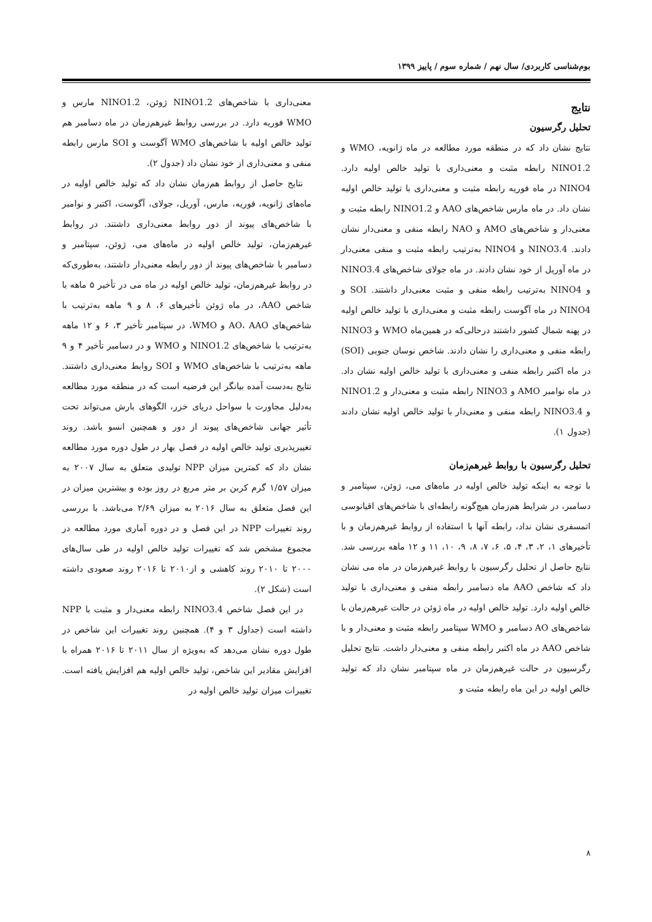بوم‌شناسی کاربردی/ سال نهم / شماره سوم / پاییز ۱۳۹۹
نتایج
تحلیل رگرسیون
نتایج نشان داد که در منطقه مورد مطالعه در ماه ژانویه، WMO و NINO1.2 رابطه مثبت و معنی‌داری با تولید خالص اولیه دارد. NINO4 در ماه فوریه رابطه مثبت و معنی‌داری با تولید خالص اولیه نشان داد. در ماه مارس شاخص‌های AAO و NINO1.2 رابطه مثبت و معنی‌دار و شاخص‌های AMO و NAO رابطه منفی و معنی‌دار نشان دادند. NINO3.4 و NINO4 به‌ترتیب رابطه مثبت و منفی معنی‌دار در ماه آوریل از خود نشان دادند. در ماه جولای شاخص‌های NINO3.4 و NINO4 به‌ترتیب رابطه منفی و مثبت معنی‌دار داشتند. SOI و NINO4 در ماه آگوست رابطه مثبت و معنی‌داری با تولید خالص اولیه در پهنه شمال کشور داشتند درحالی‌که در همین‌ماه WMO و NINO3 رابطه منفی و معنی‌داری را نشان دادند. شاخص نوسان جنوبی (SOI) در ماه اکتبر رابطه منفی و معنی‌داری با تولید خالص اولیه نشان داد. در ماه نوامبر AMO و NINO3 رابطه مثبت و معنی‌دار و NINO1.2 و NINO3.4 رابطه منفی و معنی‌دار با تولید خالص اولیه نشان دادند (جدول ۱).
تحلیل رگرسیون با روابط غیرهم‌زمان
با توجه به اینکه تولید خالص اولیه در ماه‌های می، ژوئن، سپتامبر و دسامبر، در شرایط هم‌زمان هیچ‌گونه رابطه‌ای با شاخص‌های اقیانوسی اتمسفری نشان نداد، رابطه آنها با استفاده از روابط غیرهم‌زمان و با تأخیرهای ۱، ۲، ۳، ۴، ۵، ۶، ۷، ۸، ۹، ۱۰، ۱۱ و ۱۲ ماهه بررسی شد. نتایج حاصل از تحلیل رگرسیون با روابط غیرهم‌زمان در ماه می نشان داد که شاخص AAO ماه دسامبر رابطه منفی و معنی‌داری با تولید خالص اولیه دارد. تولید خالص اولیه در ماه ژوئن در حالت غیرهم‌زمان با شاخص‌های AO دسامبر و WMO سپتامبر رابطه مثبت و معنی‌دار و با شاخص AAO در ماه اکتبر رابطه منفی و معنی‌دار داشت. نتایج تحلیل رگرسیون در حالت غیرهم‌زمان در ماه سپتامبر نشان داد که تولید خالص اولیه در این ماه رابطه مثبت و
معنی‌داری با شاخص‌های NINO1.2 ژوئن، NINO1.2 مارس و WMO فوریه دارد. در بررسی روابط غیرهم‌زمان در ماه دسامبر هم تولید خالص اولیه با شاخص‌های WMO آگوست و SOI مارس رابطه منفی و معنی‌داری از خود نشان داد (جدول ۲).
نتایج حاصل از روابط هم‌زمان نشان داد که تولید خالص اولیه در ماه‌های ژانویه، فوریه، مارس، آوریل، جولای، آگوست، اکتبر و نوامبر با شاخص‌های پیوند از دور روابط معنی‌داری داشتند. در روابط غیرهم‌زمان، تولید خالص اولیه در ماه‌های می، ژوئن، سپتامبر و دسامبر با شاخص‌های پیوند از دور رابطه معنی‌دار داشتند، به‌طوری‌که در روابط غیرهم‌زمان، تولید خالص اولیه در ماه می در تأخیر ۵ ماهه با شاخص AAO، در ماه ژوئن تأخیرهای ۶، ۸ و ۹ ماهه به‌ترتیب با شاخص‌های AO، AAO و WMO، در سپتامبر تأخیر ۳، ۶ و ۱۲ ماهه به‌ترتیب با شاخص‌های NINO1.2 و WMO و در دسامبر تأخیر ۴ و ۹ ماهه به‌ترتیب با شاخص‌های WMO و SOI روابط معنی‌داری داشتند. نتایج به‌دست آمده بیانگر این فرضیه است که در منطقه مورد مطالعه به‌دلیل مجاورت با سواحل دریای خزر، الگوهای بارش می‌تواند تحت تأثیر جهانی شاخص‌های پیوند از دور و همچنین انسو باشد. روند تغییرپذیری تولید خالص اولیه در فصل بهار در طول دوره مورد مطالعه نشان داد که کمترین میزان NPP تولیدی متعلق به سال ۲۰۰۷ به میزان ۱/۵۷ گرم کربن بر متر مربع در روز بوده و بیشترین میزان در این فصل متعلق به سال ۲۰۱۶ به میزان ۲/۶۹ می‌باشد. با بررسی روند تغییرات NPP در این فصل و در دوره آماری مورد مطالعه در مجموع مشخص شد که تغییرات تولید خالص اولیه در طی سال‌های ۲۰۰۰ تا ۲۰۱۰ روند کاهشی و از۲۰۱۰ تا ۲۰۱۶ روند صعودی داشته است (شکل ۲).
در این فصل شاخص NINO3.4 رابطه معنی‌دار و مثبت با NPP داشته است (جداول ۳ و ۴). همچنین روند تغییرات این شاخص در طول دوره نشان می‌دهد که به‌ویژه از سال ۲۰۱۱ تا ۲۰۱۶ همراه با افزایش مقادیر این شاخص، تولید خالص اولیه هم افزایش یافته است. تغییرات میزان تولید خالص اولیه در
۸